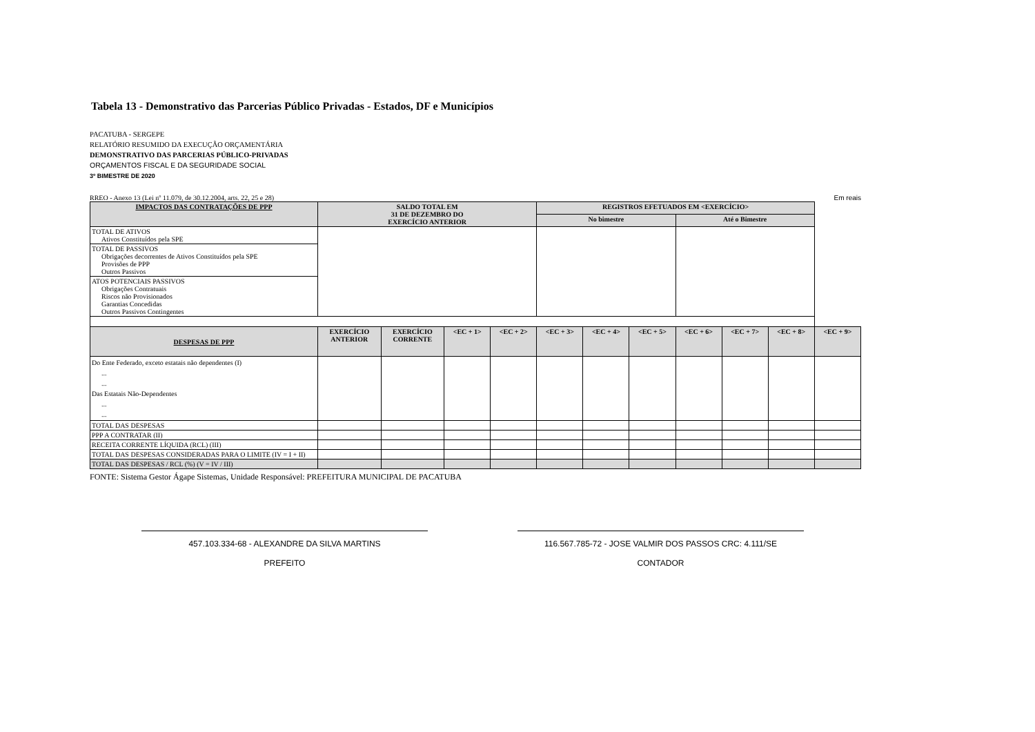Tabela 13 - Demonstrativo das Parcerias Público Privadas - Estados, DF e Municípios
PACATUBA - SERGEPE
RELATÓRIO RESUMIDO DA EXECUÇÃO ORÇAMENTÁRIA
DEMONSTRATIVO DAS PARCERIAS PÚBLICO-PRIVADAS
ORÇAMENTOS FISCAL E DA SEGURIDADE SOCIAL
3º BIMESTRE DE 2020
RREO - Anexo 13 (Lei nº 11.079, de 30.12.2004, arts. 22, 25 e 28) Em reais
| IMPACTOS DAS CONTRATAÇÕES DE PPP | SALDO TOTAL EM 31 DE DEZEMBRO DO EXERCÍCIO ANTERIOR | | | | REGISTROS EFETUADOS EM <EXERCÍCIO> | | | | | | |
| --- | --- | --- | --- | --- | --- | --- | --- | --- | --- | --- | --- |
| | | | | | No bimestre | | | Até o Bimestre | | | |
| TOTAL DE ATIVOS Ativos Constituídos pela SPE | | | | | | | | | | | |
| TOTAL DE PASSIVOS Obrigações decorrentes de Ativos Constituídos pela SPE Provisões de PPP Outros Passivos | | | | | | | | | | | |
| ATOS POTENCIAIS PASSIVOS Obrigações Contratuais Riscos não Provisionados Garantias Concedidas Outros Passivos Contingentes | | | | | | | | | | | |
| DESPESAS DE PPP | EXERCÍCIO ANTERIOR | EXERCÍCIO CORRENTE | <EC + 1> | <EC + 2> | <EC + 3> | <EC + 4> | <EC + 5> | <EC + 6> | <EC + 7> | <EC + 8> | <EC + 9> |
| Do Ente Federado, exceto estatais não dependentes (I) ... ... Das Estatais Não-Dependentes ... ... | | | | | | | | | | | |
| TOTAL DAS DESPESAS | | | | | | | | | | | |
| PPP A CONTRATAR (II) | | | | | | | | | | | |
| RECEITA CORRENTE LÍQUIDA (RCL) (III) | | | | | | | | | | | |
| TOTAL DAS DESPESAS CONSIDERADAS PARA O LIMITE (IV = I + II) | | | | | | | | | | | |
| TOTAL DAS DESPESAS / RCL (%) (V = IV / III) | | | | | | | | | | | |
FONTE: Sistema Gestor Ágape Sistemas, Unidade Responsável: PREFEITURA MUNICIPAL DE PACATUBA
457.103.334-68 - ALEXANDRE DA SILVA MARTINS
PREFEITO
116.567.785-72 - JOSE VALMIR DOS PASSOS CRC: 4.111/SE
CONTADOR